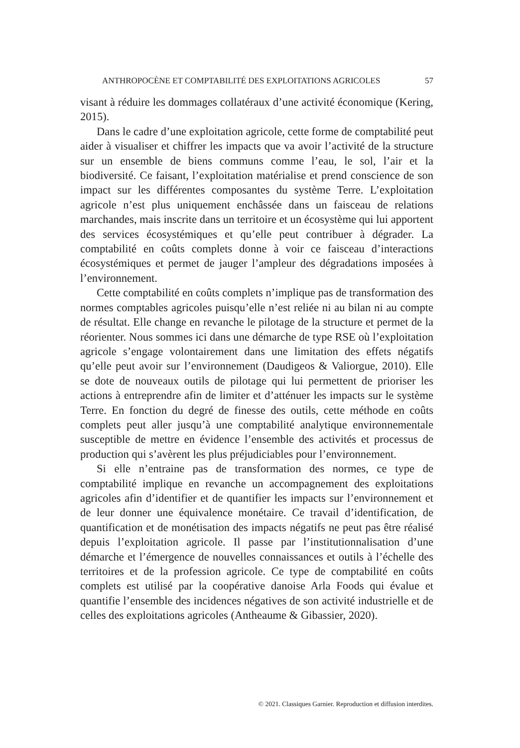ANTHROPOCÈNE ET COMPTABILITÉ DES EXPLOITATIONS AGRICOLES 57
visant à réduire les dommages collatéraux d’une activité économique (Kering, 2015).
Dans le cadre d’une exploitation agricole, cette forme de comptabilité peut aider à visualiser et chiffrer les impacts que va avoir l’activité de la structure sur un ensemble de biens communs comme l’eau, le sol, l’air et la biodiversité. Ce faisant, l’exploitation matérialise et prend conscience de son impact sur les différentes composantes du système Terre. L’exploitation agricole n’est plus uniquement enchâssée dans un faisceau de relations marchandes, mais inscrite dans un territoire et un écosystème qui lui apportent des services écosystémiques et qu’elle peut contribuer à dégrader. La comptabilité en coûts complets donne à voir ce faisceau d’interactions écosystémiques et permet de jauger l’ampleur des dégradations imposées à l’environnement.
Cette comptabilité en coûts complets n’implique pas de transformation des normes comptables agricoles puisqu’elle n’est reliée ni au bilan ni au compte de résultat. Elle change en revanche le pilotage de la structure et permet de la réorienter. Nous sommes ici dans une démarche de type RSE où l’exploitation agricole s’engage volontairement dans une limitation des effets négatifs qu’elle peut avoir sur l’environnement (Daudigeos & Valiorgue, 2010). Elle se dote de nouveaux outils de pilotage qui lui permettent de prioriser les actions à entreprendre afin de limiter et d’atténuer les impacts sur le système Terre. En fonction du degré de finesse des outils, cette méthode en coûts complets peut aller jusqu’à une comptabilité analytique environnementale susceptible de mettre en évidence l’ensemble des activités et processus de production qui s’avèrent les plus préjudiciables pour l’environnement.
Si elle n’entraine pas de transformation des normes, ce type de comptabilité implique en revanche un accompagnement des exploitations agricoles afin d’identifier et de quantifier les impacts sur l’environnement et de leur donner une équivalence monétaire. Ce travail d’identification, de quantification et de monétisation des impacts négatifs ne peut pas être réalisé depuis l’exploitation agricole. Il passe par l’institutionnalisation d’une démarche et l’émergence de nouvelles connaissances et outils à l’échelle des territoires et de la profession agricole. Ce type de comptabilité en coûts complets est utilisé par la coopérative danoise Arla Foods qui évalue et quantifie l’ensemble des incidences négatives de son activité industrielle et de celles des exploitations agricoles (Antheaume & Gibassier, 2020).
© 2021. Classiques Garnier. Reproduction et diffusion interdites.